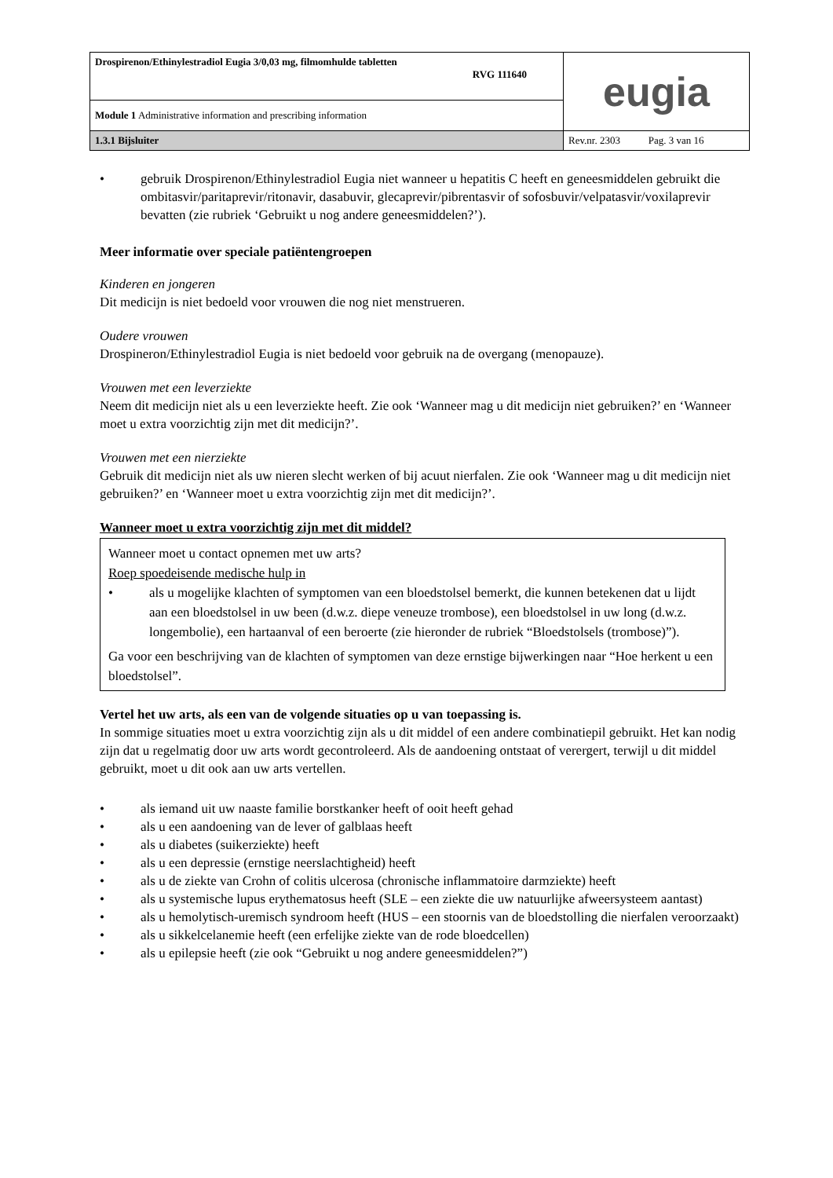| Drospirenon/Ethinylestradiol Eugia 3/0,03 mg, filmomhulde tabletten RVG 111640 | eugia |
| Module 1 Administrative information and prescribing information | |
| 1.3.1 Bijsluiter | Rev.nr. 2303 Pag. 3 van 16 |
• gebruik Drospirenon/Ethinylestradiol Eugia niet wanneer u hepatitis C heeft en geneesmiddelen gebruikt die ombitasvir/paritaprevir/ritonavir, dasabuvir, glecaprevir/pibrentasvir of sofosbuvir/velpatasvir/voxilaprevir bevatten (zie rubriek ‘Gebruikt u nog andere geneesmiddelen?’).
Meer informatie over speciale patiëntengroepen
Kinderen en jongeren
Dit medicijn is niet bedoeld voor vrouwen die nog niet menstrueren.
Oudere vrouwen
Drospineron/Ethinylestradiol Eugia is niet bedoeld voor gebruik na de overgang (menopauze).
Vrouwen met een leverziekte
Neem dit medicijn niet als u een leverziekte heeft. Zie ook ‘Wanneer mag u dit medicijn niet gebruiken?’ en ‘Wanneer moet u extra voorzichtig zijn met dit medicijn?’.
Vrouwen met een nierziekte
Gebruik dit medicijn niet als uw nieren slecht werken of bij acuut nierfalen. Zie ook ‘Wanneer mag u dit medicijn niet gebruiken?’ en ‘Wanneer moet u extra voorzichtig zijn met dit medicijn?’.
Wanneer moet u extra voorzichtig zijn met dit middel?
Wanneer moet u contact opnemen met uw arts?
Roep spoedeisende medische hulp in
• als u mogelijke klachten of symptomen van een bloedstolsel bemerkt, die kunnen betekenen dat u lijdt aan een bloedstolsel in uw been (d.w.z. diepe veneuze trombose), een bloedstolsel in uw long (d.w.z. longembolie), een hartaanval of een beroerte (zie hieronder de rubriek “Bloedstolsels (trombose)”).
Ga voor een beschrijving van de klachten of symptomen van deze ernstige bijwerkingen naar “Hoe herkent u een bloedstolsel”.
Vertel het uw arts, als een van de volgende situaties op u van toepassing is.
In sommige situaties moet u extra voorzichtig zijn als u dit middel of een andere combinatiepil gebruikt. Het kan nodig zijn dat u regelmatig door uw arts wordt gecontroleerd. Als de aandoening ontstaat of verergert, terwijl u dit middel gebruikt, moet u dit ook aan uw arts vertellen.
• als iemand uit uw naaste familie borstkanker heeft of ooit heeft gehad
• als u een aandoening van de lever of galblaas heeft
• als u diabetes (suikerziekte) heeft
• als u een depressie (ernstige neerslachtigheid) heeft
• als u de ziekte van Crohn of colitis ulcerosa (chronische inflammatoire darmziekte) heeft
• als u systemische lupus erythematosus heeft (SLE – een ziekte die uw natuurlijke afweersysteem aantast)
• als u hemolytisch-uremisch syndroom heeft (HUS – een stoornis van de bloedstolling die nierfalen veroorzaakt)
• als u sikkelcelanemie heeft (een erfelijke ziekte van de rode bloedcellen)
• als u epilepsie heeft (zie ook “Gebruikt u nog andere geneesmiddelen?”)